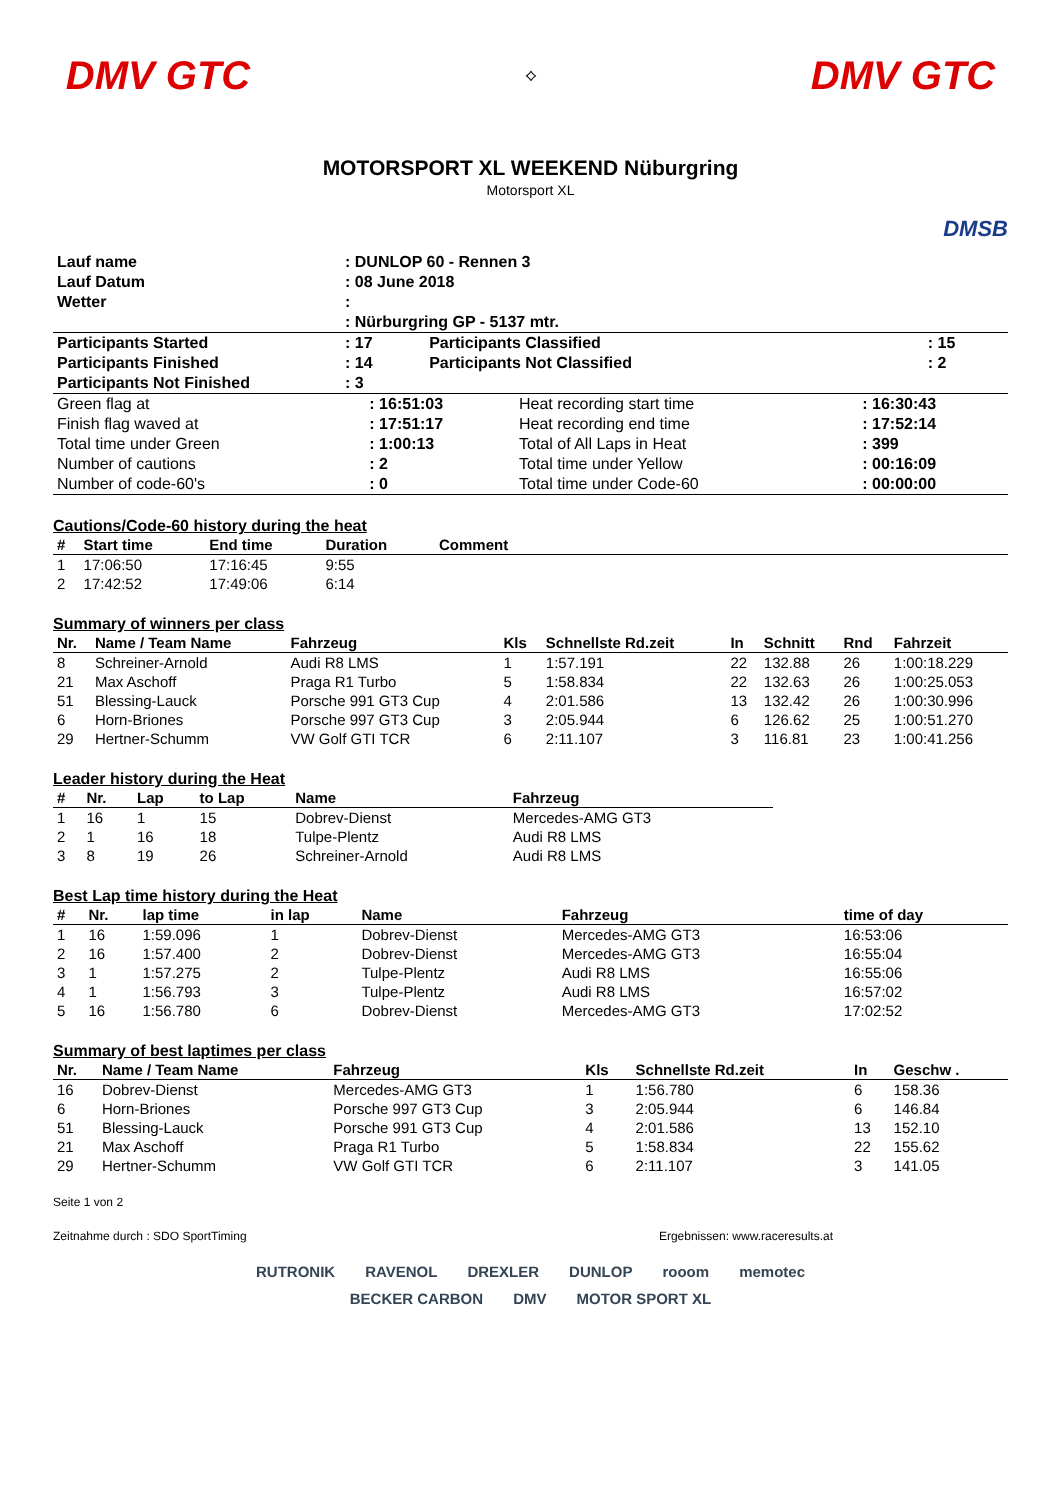DMV GTC
⟡
DMV GTC
MOTORSPORT XL WEEKEND Nüburgring
Motorsport XL
DMSB
| Lauf name | : DUNLOP 60 - Rennen 3 |
| Lauf Datum | : 08 June 2018 |
| Wetter | : |
| | : Nürburgring GP - 5137 mtr. |
| Participants Started | : 17 | Participants Classified | : 15 |
| Participants Finished | : 14 | Participants Not Classified | : 2 |
| Participants Not Finished | : 3 | | |
| Green flag at | : 16:51:03 | Heat recording start time | : 16:30:43 |
| Finish flag waved at | : 17:51:17 | Heat recording end time | : 17:52:14 |
| Total time under Green | : 1:00:13 | Total of All Laps in Heat | : 399 |
| Number of cautions | : 2 | Total time under Yellow | : 00:16:09 |
| Number of code-60's | : 0 | Total time under Code-60 | : 00:00:00 |
Cautions/Code-60 history during the heat
| # | Start time | End time | Duration | Comment |
| --- | --- | --- | --- | --- |
| 1 | 17:06:50 | 17:16:45 | 9:55 | |
| 2 | 17:42:52 | 17:49:06 | 6:14 | |
Summary of winners per class
| Nr. | Name / Team Name | Fahrzeug | Kls | Schnellste Rd.zeit | In | Schnitt | Rnd | Fahrzeit |
| --- | --- | --- | --- | --- | --- | --- | --- | --- |
| 8 | Schreiner-Arnold | Audi R8 LMS | 1 | 1:57.191 | 22 | 132.88 | 26 | 1:00:18.229 |
| 21 | Max Aschoff | Praga R1 Turbo | 5 | 1:58.834 | 22 | 132.63 | 26 | 1:00:25.053 |
| 51 | Blessing-Lauck | Porsche 991 GT3 Cup | 4 | 2:01.586 | 13 | 132.42 | 26 | 1:00:30.996 |
| 6 | Horn-Briones | Porsche 997 GT3 Cup | 3 | 2:05.944 | 6 | 126.62 | 25 | 1:00:51.270 |
| 29 | Hertner-Schumm | VW Golf GTI TCR | 6 | 2:11.107 | 3 | 116.81 | 23 | 1:00:41.256 |
Leader history during the Heat
| # | Nr. | Lap | to Lap | Name | Fahrzeug |
| --- | --- | --- | --- | --- | --- |
| 1 | 16 | 1 | 15 | Dobrev-Dienst | Mercedes-AMG GT3 |
| 2 | 1 | 16 | 18 | Tulpe-Plentz | Audi R8 LMS |
| 3 | 8 | 19 | 26 | Schreiner-Arnold | Audi R8 LMS |
Best Lap time history during the Heat
| # | Nr. | lap time | in lap | Name | Fahrzeug | time of day |
| --- | --- | --- | --- | --- | --- | --- |
| 1 | 16 | 1:59.096 | 1 | Dobrev-Dienst | Mercedes-AMG GT3 | 16:53:06 |
| 2 | 16 | 1:57.400 | 2 | Dobrev-Dienst | Mercedes-AMG GT3 | 16:55:04 |
| 3 | 1 | 1:57.275 | 2 | Tulpe-Plentz | Audi R8 LMS | 16:55:06 |
| 4 | 1 | 1:56.793 | 3 | Tulpe-Plentz | Audi R8 LMS | 16:57:02 |
| 5 | 16 | 1:56.780 | 6 | Dobrev-Dienst | Mercedes-AMG GT3 | 17:02:52 |
Summary of best laptimes per class
| Nr. | Name / Team Name | Fahrzeug | Kls | Schnellste Rd.zeit | In | Geschw . |
| --- | --- | --- | --- | --- | --- | --- |
| 16 | Dobrev-Dienst | Mercedes-AMG GT3 | 1 | 1:56.780 | 6 | 158.36 |
| 6 | Horn-Briones | Porsche 997 GT3 Cup | 3 | 2:05.944 | 6 | 146.84 |
| 51 | Blessing-Lauck | Porsche 991 GT3 Cup | 4 | 2:01.586 | 13 | 152.10 |
| 21 | Max Aschoff | Praga R1 Turbo | 5 | 1:58.834 | 22 | 155.62 |
| 29 | Hertner-Schumm | VW Golf GTI TCR | 6 | 2:11.107 | 3 | 141.05 |
Seite 1 von 2
Zeitnahme durch : SDO SportTiming Ergebnissen: www.raceresults.at
RUTRONIK RAVENOL DREXLER DUNLOP rooom memotec BECKER CARBON DMV MOTOR SPORT XL